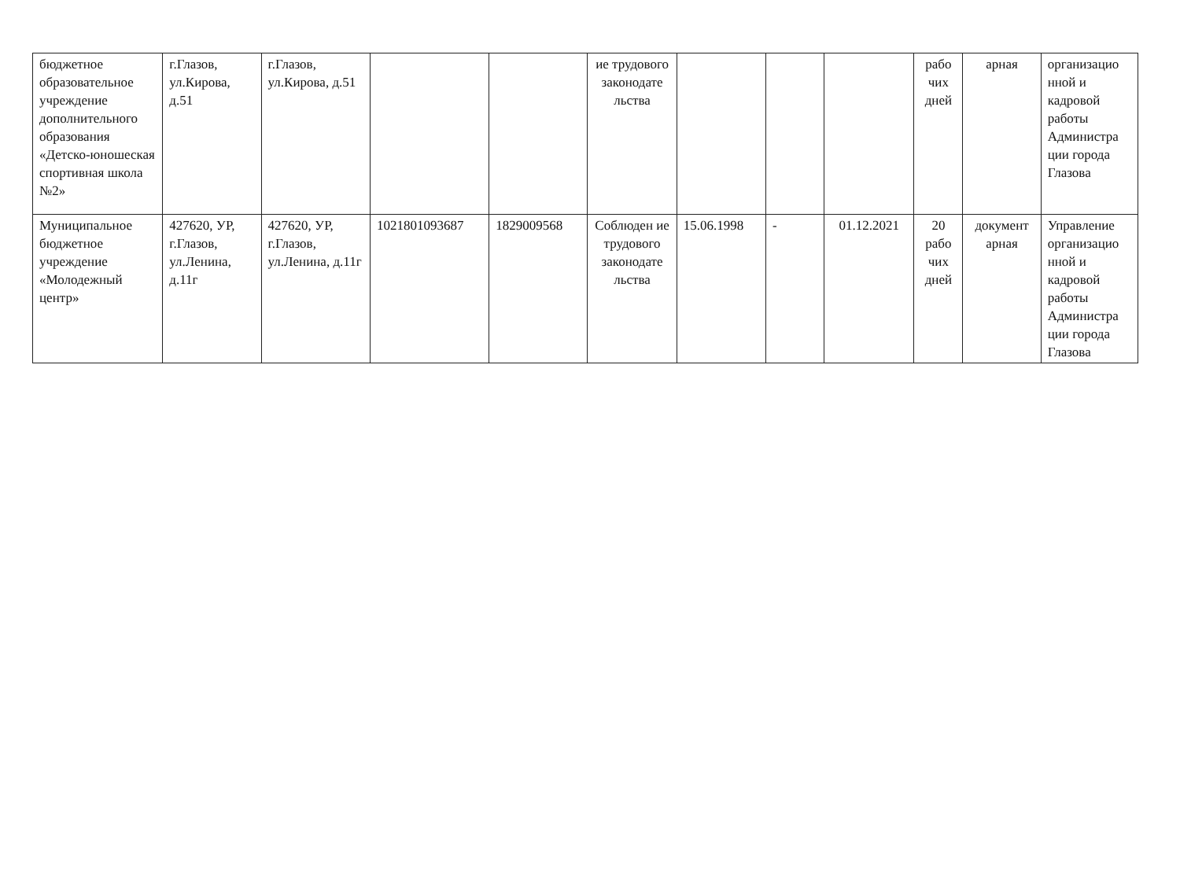| бюджетное образовательное учреждение дополнительного образования «Детско-юношеская спортивная школа №2» | г.Глазов, ул.Кирова, д.51 | г.Глазов, ул.Кирова, д.51 | | | ие трудового законодате льства | | | | рабо чих дней | арная | организацио нной и кадровой работы Администра ции города Глазова |
| Муниципальное бюджетное учреждение «Молодежный центр» | 427620, УР, г.Глазов, ул.Ленина, д.11г | 427620, УР, г.Глазов, ул.Ленина, д.11г | 1021801093687 | 1829009568 | Соблюден ие трудового законодате льства | 15.06.1998 | - | 01.12.2021 | 20 рабо чих дней | документ арная | Управление организацио нной и кадровой работы Администра ции города Глазова |